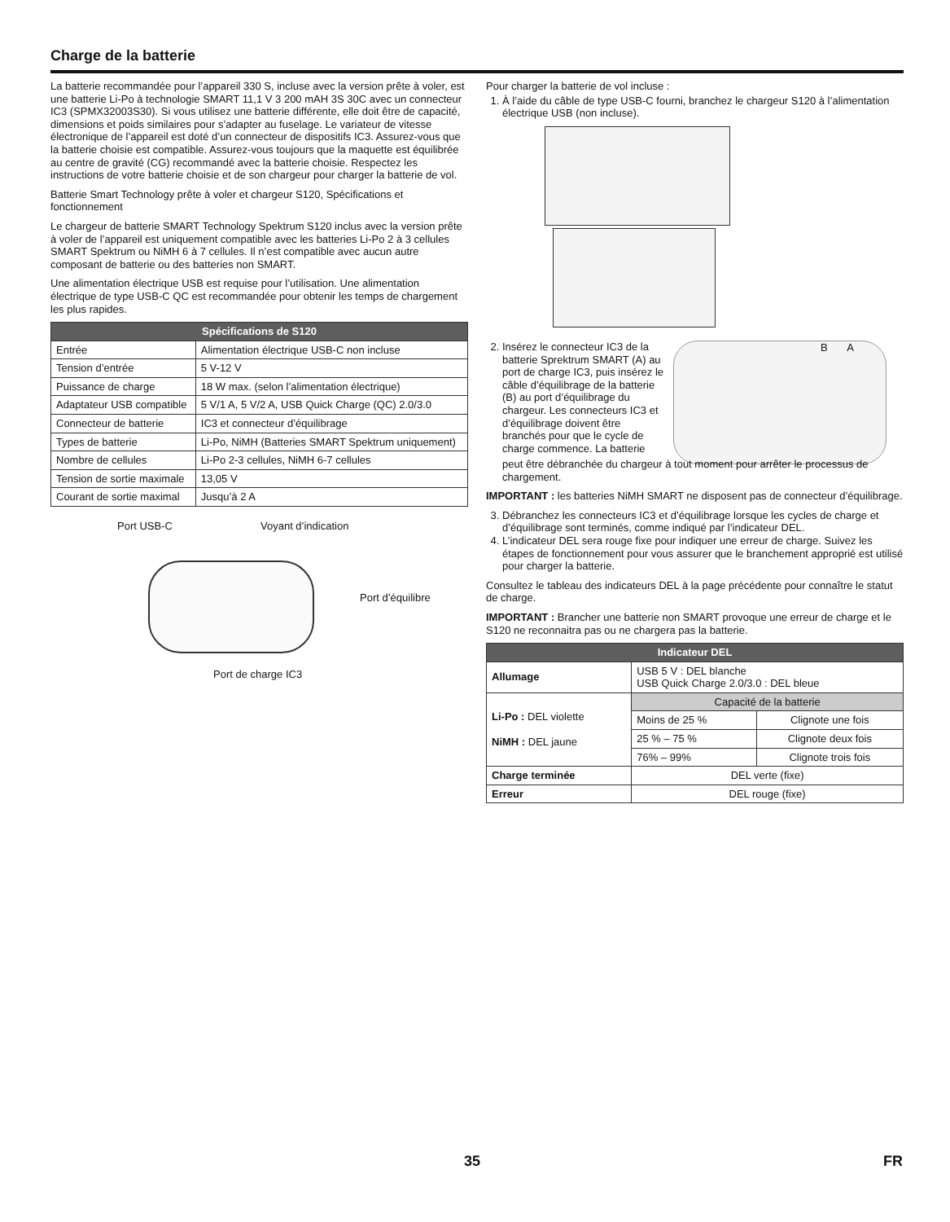Charge de la batterie
La batterie recommandée pour l’appareil 330 S, incluse avec la version prête à voler, est une batterie Li-Po à technologie SMART 11,1 V 3 200 mAH 3S 30C avec un connecteur IC3 (SPMX32003S30). Si vous utilisez une batterie différente, elle doit être de capacité, dimensions et poids similaires pour s’adapter au fuselage. Le variateur de vitesse électronique de l’appareil est doté d’un connecteur de dispositifs IC3. Assurez-vous que la batterie choisie est compatible. Assurez-vous toujours que la maquette est équilibrée au centre de gravité (CG) recommandé avec la batterie choisie. Respectez les instructions de votre batterie choisie et de son chargeur pour charger la batterie de vol.
Batterie Smart Technology prête à voler et chargeur S120, Spécifications et fonctionnement
Le chargeur de batterie SMART Technology Spektrum S120 inclus avec la version prête à voler de l’appareil est uniquement compatible avec les batteries Li-Po 2 à 3 cellules SMART Spektrum ou NiMH 6 à 7 cellules. Il n’est compatible avec aucun autre composant de batterie ou des batteries non SMART.
Une alimentation électrique USB est requise pour l’utilisation. Une alimentation électrique de type USB-C QC est recommandée pour obtenir les temps de chargement les plus rapides.
| Spécifications de S120 | |
| --- | --- |
| Entrée | Alimentation électrique USB-C non incluse |
| Tension d’entrée | 5 V-12 V |
| Puissance de charge | 18 W max. (selon l’alimentation électrique) |
| Adaptateur USB compatible | 5 V/1 A, 5 V/2 A, USB Quick Charge (QC) 2.0/3.0 |
| Connecteur de batterie | IC3 et connecteur d’équilibrage |
| Types de batterie | Li-Po, NiMH (Batteries SMART Spektrum uniquement) |
| Nombre de cellules | Li-Po 2-3 cellules, NiMH 6-7 cellules |
| Tension de sortie maximale | 13,05 V |
| Courant de sortie maximal | Jusqu’à 2 A |
Port USB-C Voyant d’indication
Port d’équilibre
Port de charge IC3
Pour charger la batterie de vol incluse :
1. À l’aide du câble de type USB-C fourni, branchez le chargeur S120 à l’alimentation électrique USB (non incluse).
2. Insérez le connecteur IC3 de la batterie Sprektrum SMART (A) au port de charge IC3, puis insérez le câble d’équilibrage de la batterie (B) au port d’équilibrage du chargeur. Les connecteurs IC3 et d’équilibrage doivent être branchés pour que le cycle de charge commence. La batterie
B A
peut être débranchée du chargeur à tout moment pour arrêter le processus de chargement.
IMPORTANT : les batteries NiMH SMART ne disposent pas de connecteur d’équilibrage.
3. Débranchez les connecteurs IC3 et d’équilibrage lorsque les cycles de charge et d’équilibrage sont terminés, comme indiqué par l’indicateur DEL.
4. L’indicateur DEL sera rouge fixe pour indiquer une erreur de charge. Suivez les étapes de fonctionnement pour vous assurer que le branchement approprié est utilisé pour charger la batterie.
Consultez le tableau des indicateurs DEL à la page précédente pour connaître le statut de charge.
IMPORTANT : Brancher une batterie non SMART provoque une erreur de charge et le S120 ne reconnaitra pas ou ne chargera pas la batterie.
| Indicateur DEL | | |
| --- | --- | --- |
| Allumage | USB 5 V : DEL blanche USB Quick Charge 2.0/3.0 : DEL bleue | |
| Li-Po : DEL violette NiMH : DEL jaune | Capacité de la batterie | |
| | Moins de 25 % | Clignote une fois |
| | 25 % – 75 % | Clignote deux fois |
| | 76% – 99% | Clignote trois fois |
| Charge terminée | DEL verte (fixe) | |
| Erreur | DEL rouge (fixe) | |
35 FR